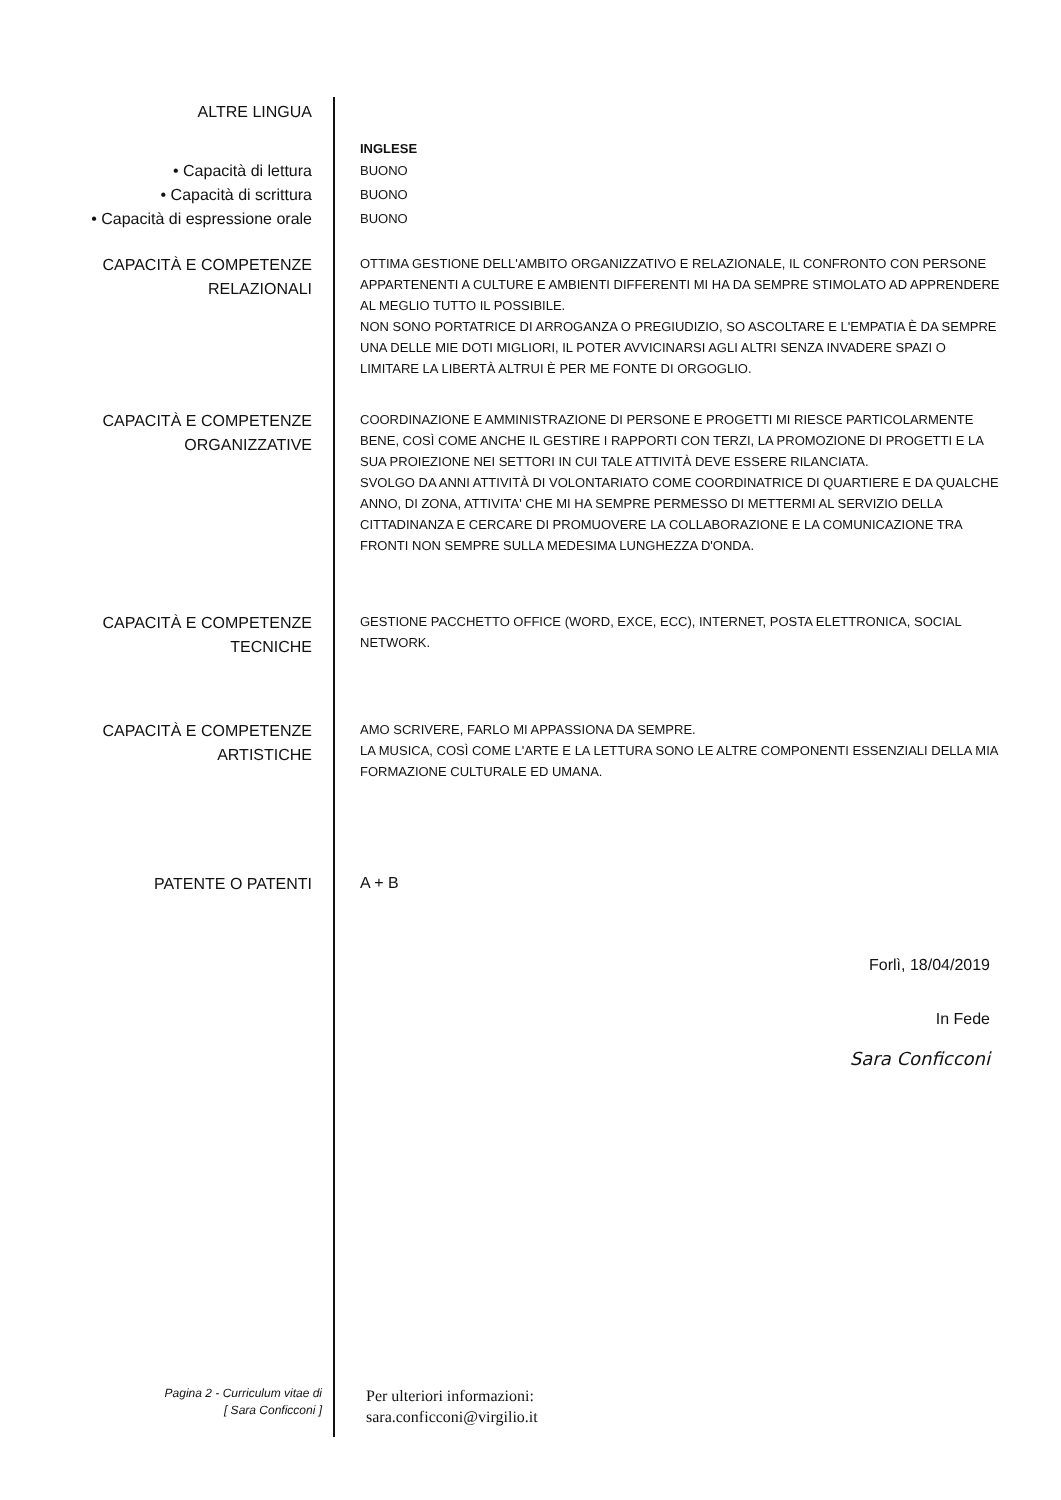ALTRE LINGUA
INGLESE
• Capacità di lettura
• Capacità di scrittura
• Capacità di espressione orale
BUONO
BUONO
BUONO
CAPACITÀ E COMPETENZE
RELAZIONALI
OTTIMA GESTIONE DELL'AMBITO ORGANIZZATIVO E RELAZIONALE, IL CONFRONTO CON PERSONE APPARTENENTI A CULTURE E AMBIENTI DIFFERENTI MI HA DA SEMPRE STIMOLATO AD APPRENDERE AL MEGLIO TUTTO IL POSSIBILE.
NON SONO PORTATRICE DI ARROGANZA O PREGIUDIZIO, SO ASCOLTARE E L'EMPATIA È DA SEMPRE UNA DELLE MIE DOTI MIGLIORI, IL POTER AVVICINARSI AGLI ALTRI SENZA INVADERE SPAZI O LIMITARE LA LIBERTÀ ALTRUI È PER ME FONTE DI ORGOGLIO.
CAPACITÀ E COMPETENZE
ORGANIZZATIVE
COORDINAZIONE E AMMINISTRAZIONE DI PERSONE E PROGETTI MI RIESCE PARTICOLARMENTE BENE, COSÌ COME ANCHE IL GESTIRE I RAPPORTI CON TERZI, LA PROMOZIONE DI PROGETTI E LA SUA PROIEZIONE NEI SETTORI IN CUI TALE ATTIVITÀ DEVE ESSERE RILANCIATA.
SVOLGO DA ANNI ATTIVITÀ DI VOLONTARIATO COME COORDINATRICE DI QUARTIERE E DA QUALCHE ANNO, DI ZONA, ATTIVITA' CHE MI HA SEMPRE PERMESSO DI METTERMI AL SERVIZIO DELLA CITTADINANZA E CERCARE DI PROMUOVERE LA COLLABORAZIONE E LA COMUNICAZIONE TRA FRONTI NON SEMPRE SULLA MEDESIMA LUNGHEZZA D'ONDA.
CAPACITÀ E COMPETENZE
TECNICHE
GESTIONE PACCHETTO OFFICE (WORD, EXCE, ECC), INTERNET, POSTA ELETTRONICA, SOCIAL NETWORK.
CAPACITÀ E COMPETENZE
ARTISTICHE
AMO SCRIVERE, FARLO MI APPASSIONA DA SEMPRE.
LA MUSICA, COSÌ COME L'ARTE E LA LETTURA SONO LE ALTRE COMPONENTI ESSENZIALI DELLA MIA FORMAZIONE CULTURALE ED UMANA.
PATENTE O PATENTI
A + B
Forlì, 18/04/2019
In Fede
Sara Conficconi
Pagina 2 - Curriculum vitae di
[ Sara Conficconi ]
Per ulteriori informazioni:
sara.conficconi@virgilio.it